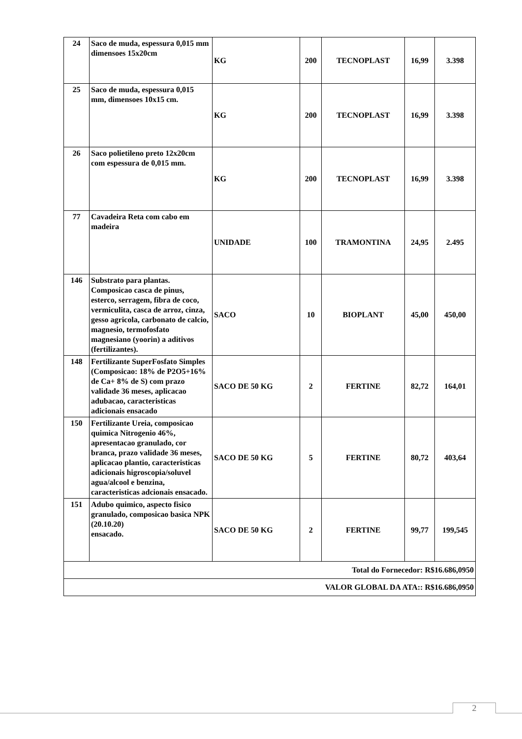| 24 | Saco de muda, espessura 0,015 mm dimensoes 15x20cm | KG | 200 | TECNOPLAST | 16,99 | 3.398 |
| 25 | Saco de muda, espessura 0,015 mm, dimensoes 10x15 cm. | KG | 200 | TECNOPLAST | 16,99 | 3.398 |
| 26 | Saco polietileno preto 12x20cm com espessura de 0,015 mm. | KG | 200 | TECNOPLAST | 16,99 | 3.398 |
| 77 | Cavadeira Reta com cabo em madeira | UNIDADE | 100 | TRAMONTINA | 24,95 | 2.495 |
| 146 | Substrato para plantas. Composicao casca de pinus, esterco, serragem, fibra de coco, vermiculita, casca de arroz, cinza, gesso agricola, carbonato de calcio, magnesio, termofosfato magnesiano (yoorin) a aditivos (fertilizantes). | SACO | 10 | BIOPLANT | 45,00 | 450,00 |
| 148 | Fertilizante SuperFosfato Simples (Composicao: 18% de P2O5+16% de Ca+ 8% de S) com prazo validade 36 meses, aplicacao adubacao, caracteristicas adicionais ensacado | SACO DE 50 KG | 2 | FERTINE | 82,72 | 164,01 |
| 150 | Fertilizante Ureia, composicao quimica Nitrogenio 46%, apresentacao granulado, cor branca, prazo validade 36 meses, aplicacao plantio, caracteristicas adicionais higroscopia/soluvel agua/alcool e benzina, caracteristicas adcionais ensacado. | SACO DE 50 KG | 5 | FERTINE | 80,72 | 403,64 |
| 151 | Adubo quimico, aspecto fisico granulado, composicao basica NPK (20.10.20) ensacado. | SACO DE 50 KG | 2 | FERTINE | 99,77 | 199,545 |
| Total do Fornecedor: R$16.686,0950 | | | | | | |
| VALOR GLOBAL DA ATA:: R$16.686,0950 | | | | | | |
2